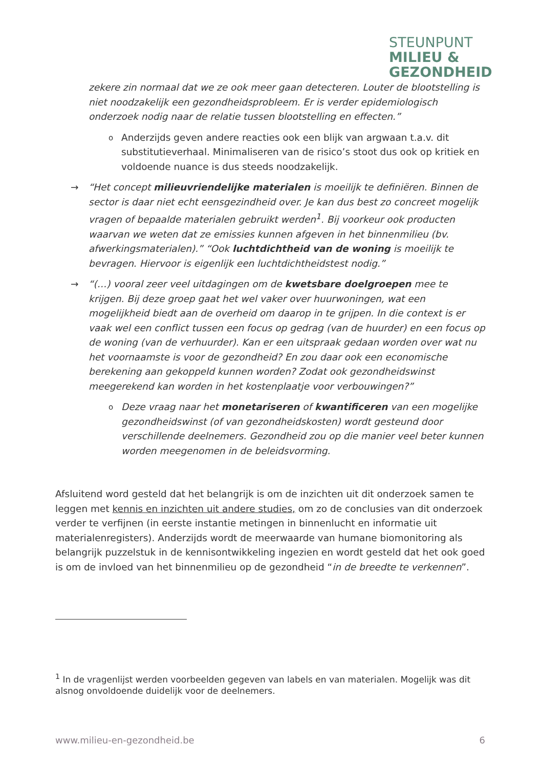STEUNPUNT
MILIEU &
GEZONDHEID
zekere zin normaal dat we ze ook meer gaan detecteren. Louter de blootstelling is niet noodzakelijk een gezondheidsprobleem. Er is verder epidemiologisch onderzoek nodig naar de relatie tussen blootstelling en effecten.”
o Anderzijds geven andere reacties ook een blijk van argwaan t.a.v. dit substitutieverhaal. Minimaliseren van de risico’s stoot dus ook op kritiek en voldoende nuance is dus steeds noodzakelijk.
→ “Het concept milieuvriendelijke materialen is moeilijk te definiëren. Binnen de sector is daar niet echt eensgezindheid over. Je kan dus best zo concreet mogelijk vragen of bepaalde materialen gebruikt werden<sup>1</sup>. Bij voorkeur ook producten waarvan we weten dat ze emissies kunnen afgeven in het binnenmilieu (bv. afwerkingsmaterialen).” “Ook luchtdichtheid van de woning is moeilijk te bevragen. Hiervoor is eigenlijk een luchtdichtheidstest nodig.”
→ “(…) vooral zeer veel uitdagingen om de kwetsbare doelgroepen mee te krijgen. Bij deze groep gaat het wel vaker over huurwoningen, wat een mogelijkheid biedt aan de overheid om daarop in te grijpen. In die context is er vaak wel een conflict tussen een focus op gedrag (van de huurder) en een focus op de woning (van de verhuurder). Kan er een uitspraak gedaan worden over wat nu het voornaamste is voor de gezondheid? En zou daar ook een economische berekening aan gekoppeld kunnen worden? Zodat ook gezondheidswinst meegerekend kan worden in het kostenplaatje voor verbouwingen?”
o Deze vraag naar het monetariseren of kwantificeren van een mogelijke gezondheidswinst (of van gezondheidskosten) wordt gesteund door verschillende deelnemers. Gezondheid zou op die manier veel beter kunnen worden meegenomen in de beleidsvorming.
Afsluitend word gesteld dat het belangrijk is om de inzichten uit dit onderzoek samen te leggen met kennis en inzichten uit andere studies, om zo de conclusies van dit onderzoek verder te verfijnen (in eerste instantie metingen in binnenlucht en informatie uit materialenregisters). Anderzijds wordt de meerwaarde van humane biomonitoring als belangrijk puzzelstuk in de kennisontwikkeling ingezien en wordt gesteld dat het ook goed is om de invloed van het binnenmilieu op de gezondheid “in de breedte te verkennen”.
<sup>1</sup> In de vragenlijst werden voorbeelden gegeven van labels en van materialen. Mogelijk was dit alsnog onvoldoende duidelijk voor de deelnemers.
www.milieu-en-gezondheid.be 6